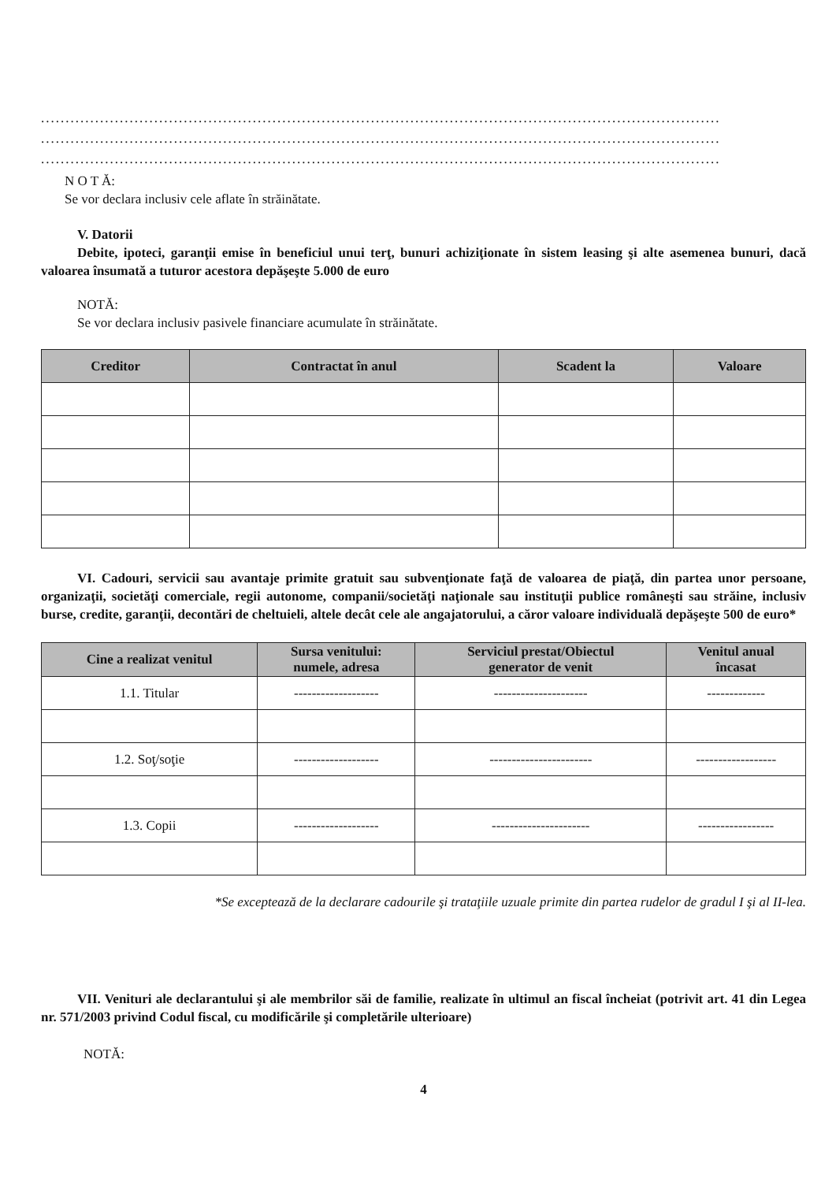..........................................................................................................................................
..........................................................................................................................................
..........................................................................................................................................
N O T Ă:
Se vor declara inclusiv cele aflate în străinătate.
V. Datorii
Debite, ipoteci, garanţii emise în beneficiul unui terţ, bunuri achiziţionate în sistem leasing şi alte asemenea bunuri, dacă valoarea însumată a tuturor acestora depăşeşte 5.000 de euro
NOTĂ:
Se vor declara inclusiv pasivele financiare acumulate în străinătate.
| Creditor | Contractat în anul | Scadent la | Valoare |
| --- | --- | --- | --- |
VI. Cadouri, servicii sau avantaje primite gratuit sau subvenţionate faţă de valoarea de piaţă, din partea unor persoane, organizaţii, societăţi comerciale, regii autonome, companii/societăţi naţionale sau instituţii publice româneşti sau străine, inclusiv burse, credite, garanţii, decontări de cheltuieli, altele decât cele ale angajatorului, a căror valoare individuală depăşeşte 500 de euro*
| Cine a realizat venitul | Sursa venitului: numele, adresa | Serviciul prestat/Obiectul generator de venit | Venitul anual încasat |
| --- | --- | --- | --- |
| 1.1. Titular | ------------------- | --------------------- | ------------- |
| 1.2. Soţ/soţie | ------------------- | ----------------------- | ------------------ |
| 1.3. Copii | ------------------- | ---------------------- | ----------------- |
*Se exceptează de la declarare cadourile şi trataţiile uzuale primite din partea rudelor de gradul I şi al II-lea.
VII. Venituri ale declarantului şi ale membrilor săi de familie, realizate în ultimul an fiscal încheiat (potrivit art. 41 din Legea nr. 571/2003 privind Codul fiscal, cu modificările şi completările ulterioare)
NOTĂ:
4